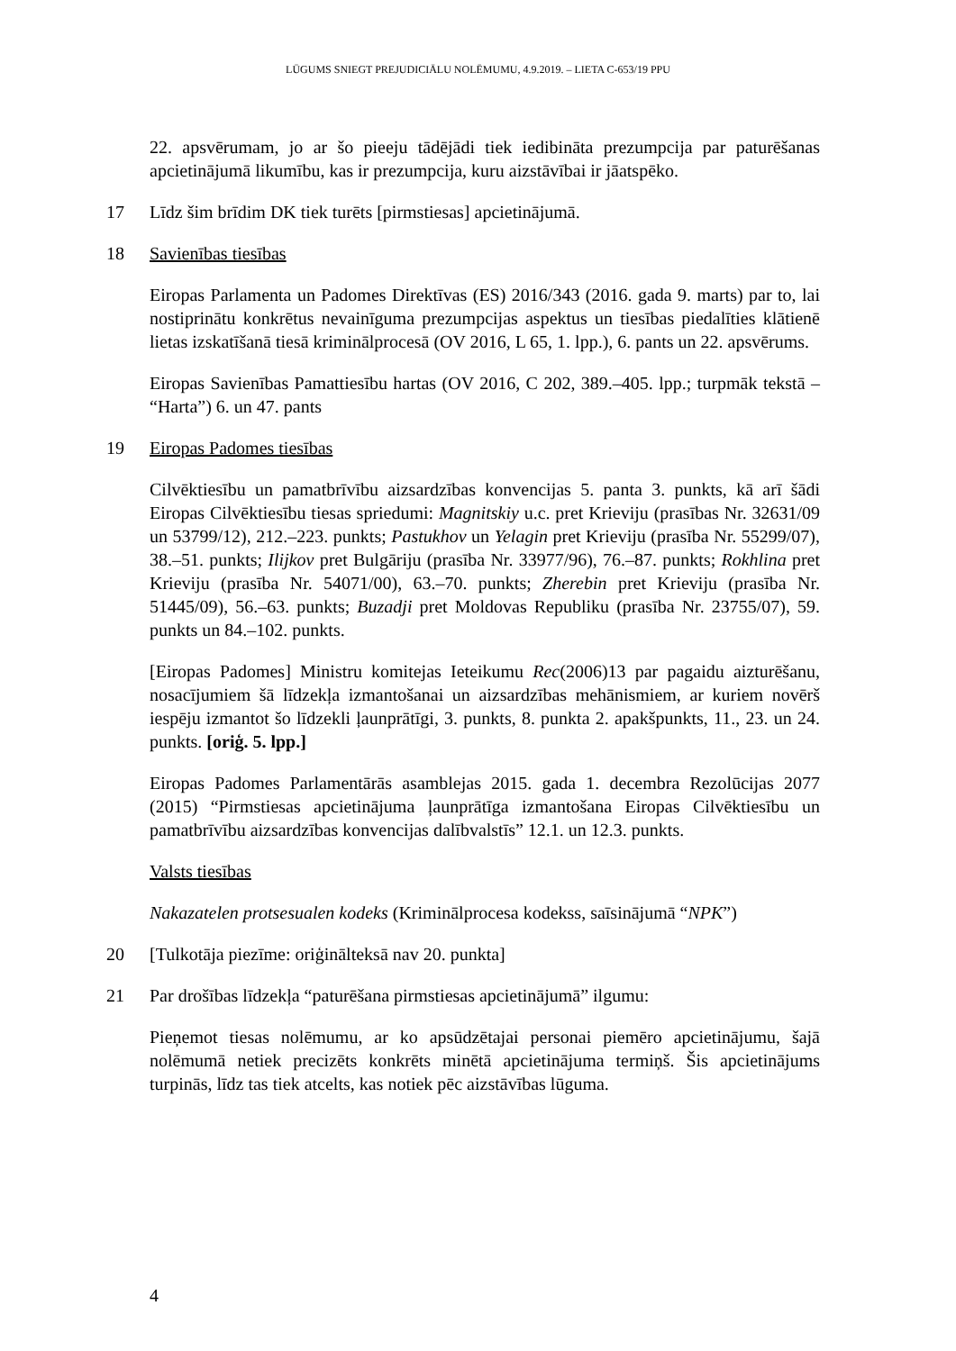LŪGUMS SNIEGT PREJUDICIĀLU NOLĒMUMU, 4.9.2019. – LIETA C-653/19 PPU
22. apsvērumam, jo ar šo pieeju tādējādi tiek iedibināta prezumpcija par paturēšanas apcietinājumā likumību, kas ir prezumpcija, kuru aizstāvībai ir jāatspēko.
17 Līdz šim brīdim DK tiek turēts [pirmstiesas] apcietinājumā.
18 Savienības tiesības
Eiropas Parlamenta un Padomes Direktīvas (ES) 2016/343 (2016. gada 9. marts) par to, lai nostiprinātu konkrētus nevainīguma prezumpcijas aspektus un tiesības piedalīties klātienē lietas izskatīšanā tiesā kriminālprocesā (OV 2016, L 65, 1. lpp.), 6. pants un 22. apsvērums.
Eiropas Savienības Pamattiesību hartas (OV 2016, C 202, 389.–405. lpp.; turpmāk tekstā – “Harta”) 6. un 47. pants
19 Eiropas Padomes tiesības
Cilvēktiesību un pamatbrīvību aizsardzības konvencijas 5. panta 3. punkts, kā arī šādi Eiropas Cilvēktiesību tiesas spriedumi: Magnitskiy u.c. pret Krieviju (prasības Nr. 32631/09 un 53799/12), 212.–223. punkts; Pastukhov un Yelagin pret Krieviju (prasība Nr. 55299/07), 38.–51. punkts; Ilijkov pret Bulgāriju (prasība Nr. 33977/96), 76.–87. punkts; Rokhlina pret Krieviju (prasība Nr. 54071/00), 63.–70. punkts; Zherebin pret Krieviju (prasība Nr. 51445/09), 56.–63. punkts; Buzadji pret Moldovas Republiku (prasība Nr. 23755/07), 59. punkts un 84.–102. punkts.
[Eiropas Padomes] Ministru komitejas Ieteikumu Rec(2006)13 par pagaidu aizturēšanu, nosacījumiem šā līdzekļa izmantošanai un aizsardzības mehānismiem, ar kuriem novērš iespēju izmantot šo līdzekli ļaunprātīgi, 3. punkts, 8. punkta 2. apakšpunkts, 11., 23. un 24. punkts. [oriģ. 5. lpp.]
Eiropas Padomes Parlamentārās asamblejas 2015. gada 1. decembra Rezolūcijas 2077 (2015) “Pirmstiesas apcietinājuma ļaunprātīga izmantošana Eiropas Cilvēktiesību un pamatbrīvību aizsardzības konvencijas dalībvalstīs” 12.1. un 12.3. punkts.
Valsts tiesības
Nakazatelen protsesualen kodeks (Kriminālprocesa kodekss, saīsinājumā “NPK”)
20 [Tulkotāja piezīme: oriģinālteksā nav 20. punkta]
21 Par drošības līdzekļa “paturēšana pirmstiesas apcietinājumā” ilgumu:
Pieņemot tiesas nolēmumu, ar ko apsūdzētajai personai piemēro apcietinājumu, šajā nolēmumā netiek precizēts konkrēts minētā apcietinājuma termiņš. Šis apcietinājums turpinās, līdz tas tiek atcelts, kas notiek pēc aizstāvības lūguma.
4